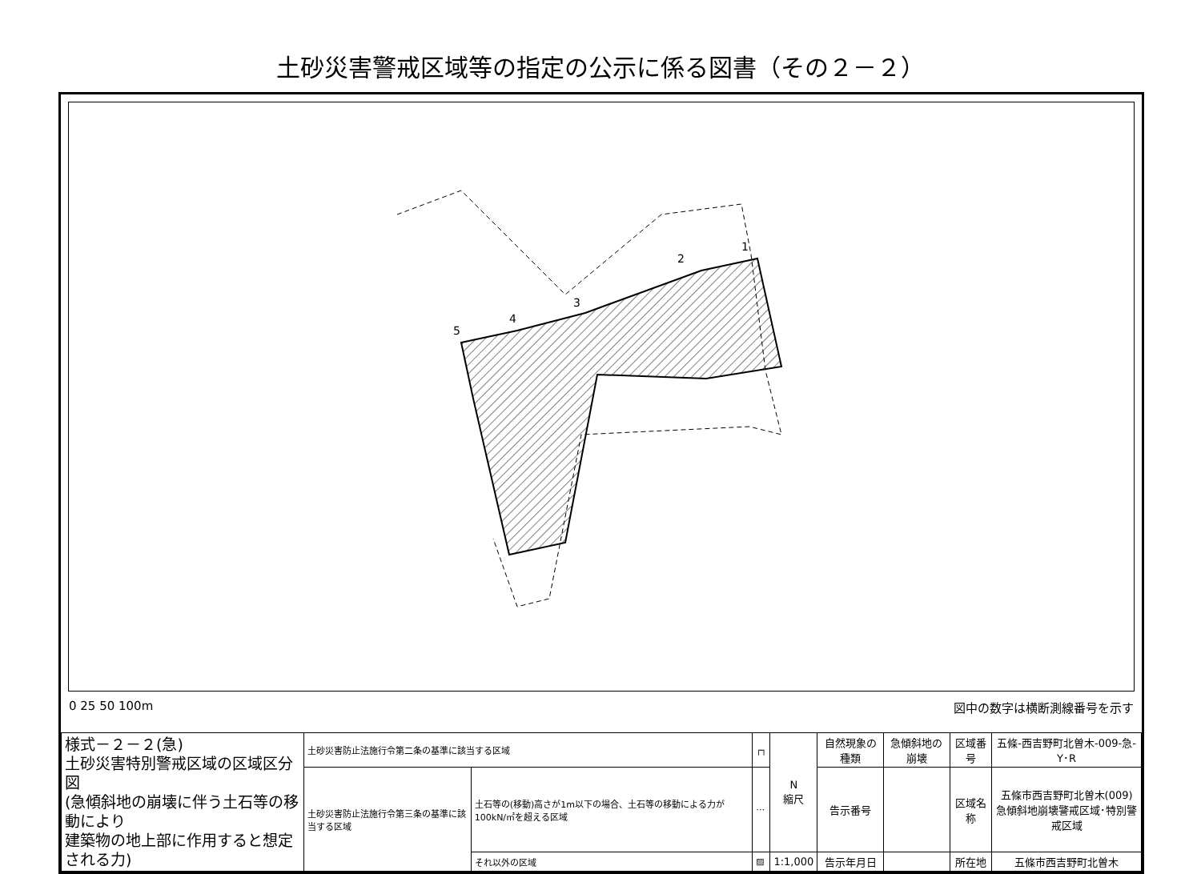土砂災害警戒区域等の指定の公示に係る図書（その２－２）
5
4
3
2
1
0 25 50 100m 図中の数字は横断測線番号を示す
| 様式－２－２(急) 土砂災害特別警戒区域の区域区分図 (急傾斜地の崩壊に伴う土石等の移動により 建築物の地上部に作用すると想定される力) | 土砂災害防止法施行令第二条の基準に該当する区域 | | ┌┐ | N 縮尺 | 自然現象の種類 | 急傾斜地の崩壊 | 区域番号 | 五條-西吉野町北曽木-009-急-Y･R |
| | 土砂災害防止法施行令第三条の基準に該当する区域 | 土石等の(移動)高さが1m以下の場合、土石等の移動による力が100kN/㎡を超える区域 | ⋯ | | 告示番号 | | 区域名称 | 五條市西吉野町北曽木(009) 急傾斜地崩壊警戒区域･特別警戒区域 |
| | | それ以外の区域 | ▨ | 1:1,000 | 告示年月日 | | 所在地 | 五條市西吉野町北曽木 |